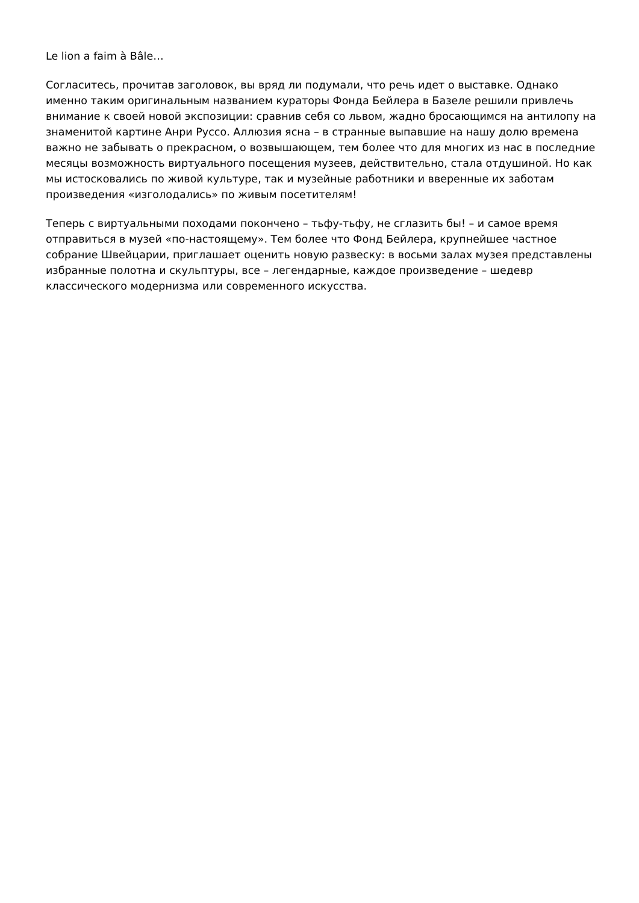Le lion a faim à Bâle…
Согласитесь, прочитав заголовок, вы вряд ли подумали, что речь идет о выставке. Однако именно таким оригинальным названием кураторы Фонда Бейлера в Базеле решили привлечь внимание к своей новой экспозиции: сравнив себя со львом, жадно бросающимся на антилопу на знаменитой картине Анри Руссо. Аллюзия ясна – в странные выпавшие на нашу долю времена важно не забывать о прекрасном, о возвышающем, тем более что для многих из нас в последние месяцы возможность виртуального посещения музеев, действительно, стала отдушиной. Но как мы истосковались по живой культуре, так и музейные работники и вверенные их заботам произведения «изголодались» по живым посетителям!
Теперь с виртуальными походами покончено – тьфу-тьфу, не сглазить бы! – и самое время отправиться в музей «по-настоящему». Тем более что Фонд Бейлера, крупнейшее частное собрание Швейцарии, приглашает оценить новую развеску: в восьми залах музея представлены избранные полотна и скульптуры, все – легендарные, каждое произведение – шедевр классического модернизма или современного искусства.